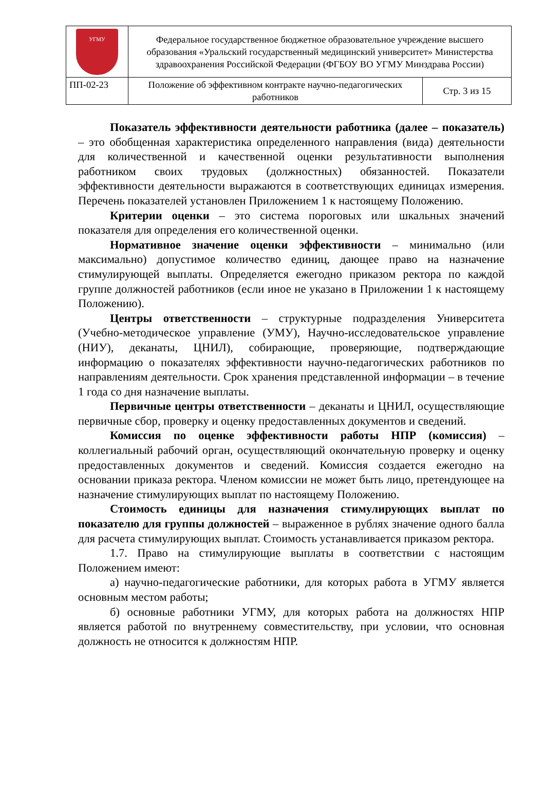| УГМУ | Федеральное государственное бюджетное образовательное учреждение высшего образования «Уральский государственный медицинский университет» Министерства здравоохранения Российской Федерации (ФГБОУ ВО УГМУ Минздрава России) | |
| ПП-02-23 | Положение об эффективном контракте научно-педагогических работников | Стр. 3 из 15 |
Показатель эффективности деятельности работника (далее – показатель) – это обобщенная характеристика определенного направления (вида) деятельности для количественной и качественной оценки результативности выполнения работником своих трудовых (должностных) обязанностей. Показатели эффективности деятельности выражаются в соответствующих единицах измерения. Перечень показателей установлен Приложением 1 к настоящему Положению.
Критерии оценки – это система пороговых или шкальных значений показателя для определения его количественной оценки.
Нормативное значение оценки эффективности – минимально (или максимально) допустимое количество единиц, дающее право на назначение стимулирующей выплаты. Определяется ежегодно приказом ректора по каждой группе должностей работников (если иное не указано в Приложении 1 к настоящему Положению).
Центры ответственности – структурные подразделения Университета (Учебно-методическое управление (УМУ), Научно-исследовательское управление (НИУ), деканаты, ЦНИЛ), собирающие, проверяющие, подтверждающие информацию о показателях эффективности научно-педагогических работников по направлениям деятельности. Срок хранения представленной информации – в течение 1 года со дня назначение выплаты.
Первичные центры ответственности – деканаты и ЦНИЛ, осуществляющие первичные сбор, проверку и оценку предоставленных документов и сведений.
Комиссия по оценке эффективности работы НПР (комиссия) – коллегиальный рабочий орган, осуществляющий окончательную проверку и оценку предоставленных документов и сведений. Комиссия создается ежегодно на основании приказа ректора. Членом комиссии не может быть лицо, претендующее на назначение стимулирующих выплат по настоящему Положению.
Стоимость единицы для назначения стимулирующих выплат по показателю для группы должностей – выраженное в рублях значение одного балла для расчета стимулирующих выплат. Стоимость устанавливается приказом ректора.
1.7. Право на стимулирующие выплаты в соответствии с настоящим Положением имеют:
а) научно-педагогические работники, для которых работа в УГМУ является основным местом работы;
б) основные работники УГМУ, для которых работа на должностях НПР является работой по внутреннему совместительству, при условии, что основная должность не относится к должностям НПР.